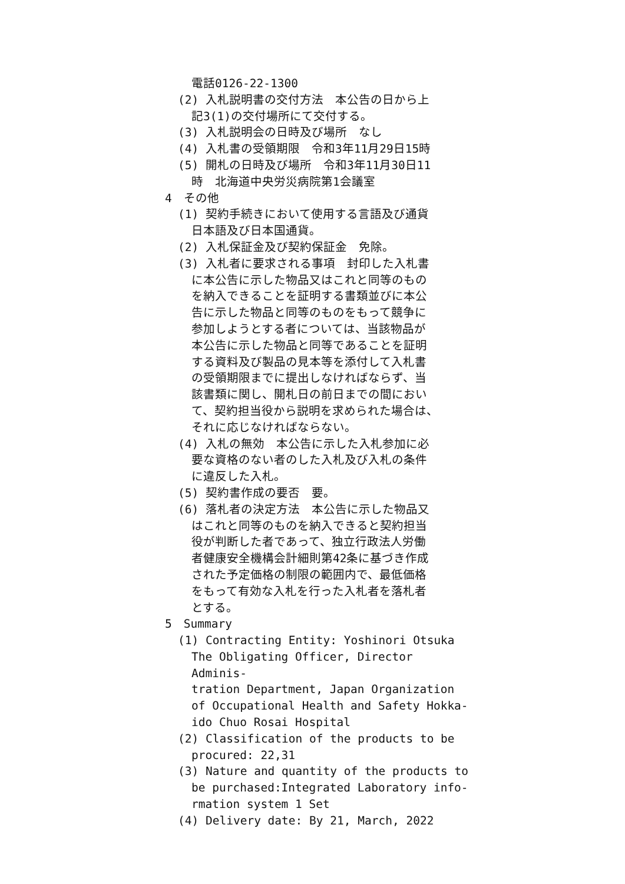電話0126-22-1300
(2) 入札説明書の交付方法　本公告の日から上
記3(1)の交付場所にて交付する。
(3) 入札説明会の日時及び場所　なし
(4) 入札書の受領期限　令和3年11月29日15時
(5) 開札の日時及び場所　令和3年11月30日11
時　北海道中央労災病院第1会議室
4　その他
(1) 契約手続きにおいて使用する言語及び通貨
日本語及び日本国通貨。
(2) 入札保証金及び契約保証金　免除。
(3) 入札者に要求される事項　封印した入札書
に本公告に示した物品又はこれと同等のもの
を納入できることを証明する書類並びに本公
告に示した物品と同等のものをもって競争に
参加しようとする者については、当該物品が
本公告に示した物品と同等であることを証明
する資料及び製品の見本等を添付して入札書
の受領期限までに提出しなければならず、当
該書類に関し、開札日の前日までの間におい
て、契約担当役から説明を求められた場合は、
それに応じなければならない。
(4) 入札の無効　本公告に示した入札参加に必
要な資格のない者のした入札及び入札の条件
に違反した入札。
(5) 契約書作成の要否　要。
(6) 落札者の決定方法　本公告に示した物品又
はこれと同等のものを納入できると契約担当
役が判断した者であって、独立行政法人労働
者健康安全機構会計細則第42条に基づき作成
された予定価格の制限の範囲内で、最低価格
をもって有効な入札を行った入札者を落札者
とする。
5　Summary
(1) Contracting Entity: Yoshinori Otsuka
The Obligating Officer, Director Adminis-
tration Department, Japan Organization
of Occupational Health and Safety Hokka-
ido Chuo Rosai Hospital
(2) Classification of the products to be
procured: 22,31
(3) Nature and quantity of the products to
be purchased:Integrated Laboratory info-
rmation system 1 Set
(4) Delivery date: By 21, March, 2022